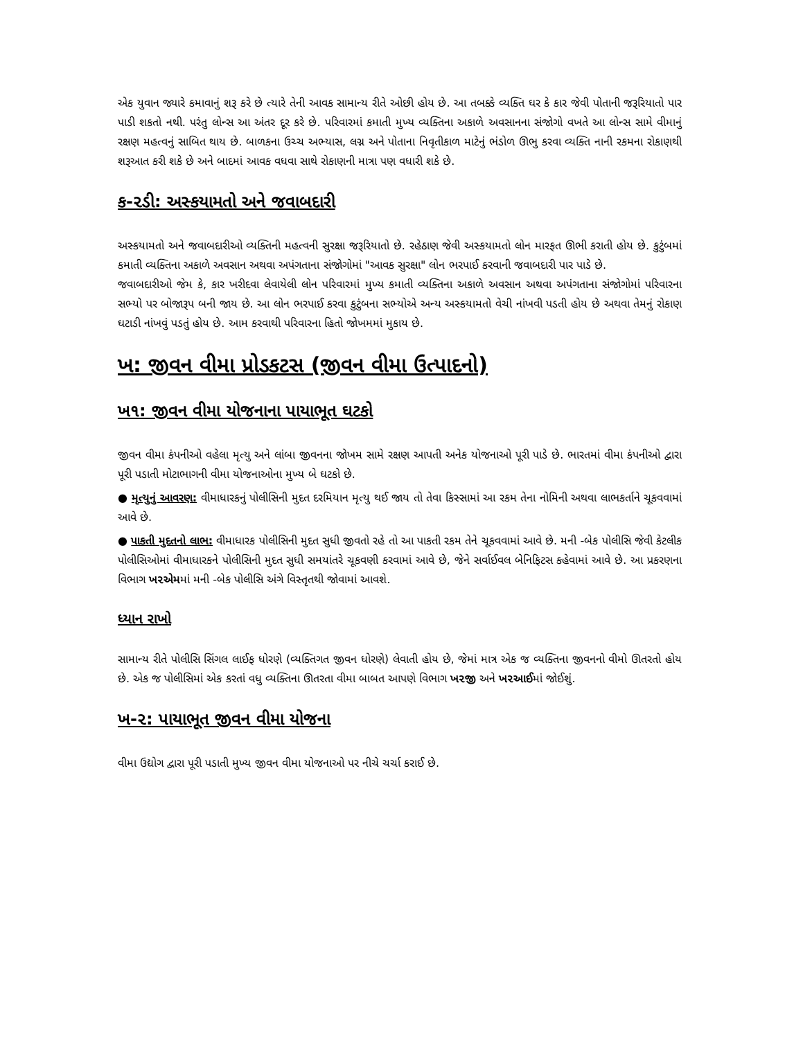એક યુવાન જ્યારે કમાવાનું શરૂ કરે છે ત્યારે તેની આવક સામાન્ય રીતે ઓછી હોય છે. આ તબક્કે વ્યક્તિ ઘર કે કાર જેવી પોતાની જરૂરિયાતો પાર પાડી શકતો નથી. પરંતુ લોન્સ આ અંતર દૂર કરે છે. પરિવારમાં કમાતી મુખ્ય વ્યક્તિના અકાળે અવસાનના સંજોગો વખતે આ લોન્સ સામે વીમાનું રક્ષણ મહત્વનું સાબિત થાય છે. બાળકના ઉચ્ચ અભ્યાસ, લગ્ન અને પોતાના નિવૃતીકાળ માટેનું ભંડોળ ઊભુ કરવા વ્યક્તિ નાની રકમના રોકાણથી શરૂઆત કરી શકે છે અને બાદમાં આવક વધવા સાથે રોકાણની માત્રા પણ વધારી શકે છે.
ક-૨ડી: અસ્કયામતો અને જવાબદારી
અસ્કયામતો અને જવાબદારીઓ વ્યક્તિની મહત્વની સુરક્ષા જરૂરિયાતો છે. રહેઠાણ જેવી અસ્કયામતો લોન મારફત ઊભી કરાતી હોય છે. કુટુંબમાં કમાતી વ્યક્તિના અકાળે અવસાન અથવા અપંગતાના સંજોગોમાં "આવક સુરક્ષા" લોન ભરપાઈ કરવાની જવાબદારી પાર પાડે છે.
જવાબદારીઓ જેમ કે, કાર ખરીદવા લેવાયેલી લોન પરિવારમાં મુખ્ય કમાતી વ્યક્તિના અકાળે અવસાન અથવા અપંગતાના સંજોગોમાં પરિવારના સભ્યો પર બોજારૂપ બની જાય છે. આ લોન ભરપાઈ કરવા કુટુંબના સભ્યોએ અન્ય અસ્કયામતો વેચી નાંખવી પડતી હોય છે અથવા તેમનું રોકાણ ઘટાડી નાંખવું પડતું હોય છે. આમ કરવાથી પરિવારના હિતો જોખમમાં મુકાય છે.
ખ: જીવન વીમા પ્રોડકટસ (જીવન વીમા ઉત્પાદનો)
ખ૧: જીવન વીમા યોજનાના પાયાભૂત ઘટકો
જીવન વીમા કંપનીઓ વહેલા મૃત્યુ અને લાંબા જીવનના જોખમ સામે રક્ષણ આપતી અનેક યોજનાઓ પૂરી પાડે છે. ભારતમાં વીમા કંપનીઓ દ્વારા પૂરી પડાતી મોટાભાગની વીમા યોજનાઓના મુખ્ય બે ઘટકો છે.
● મૃત્યુનું આવરણ: વીમાધારકનું પોલીસિની મુદત દરમિયાન મૃત્યુ થઈ જાય તો તેવા કિસ્સામાં આ રકમ તેના નોમિની અથવા લાભકર્તાને ચૂકવવામાં આવે છે.
● પાકતી મુદતનો લાભ: વીમાધારક પોલીસિની મુદત સુધી જીવતો રહે તો આ પાકતી રકમ તેને ચૂકવવામાં આવે છે. મની -બેક પોલીસિ જેવી કેટલીક પોલીસિઓમાં વીમાધારકને પોલીસિની મુદત સુધી સમયાંતરે ચૂકવણી કરવામાં આવે છે, જેને સર્વાઈવલ બેનિફિટસ કહેવામાં આવે છે. આ પ્રકરણના વિભાગ ખ૨એમમાં મની -બેક પોલીસિ અંગે વિસ્તૃતથી જોવામાં આવશે.
ધ્યાન રાખો
સામાન્ય રીતે પોલીસિ સિંગલ લાઈફ ધોરણે (વ્યક્તિગત જીવન ધોરણે) લેવાતી હોય છે, જેમાં માત્ર એક જ વ્યક્તિના જીવનનો વીમો ઊતરતો હોય છે. એક જ પોલીસિમાં એક કરતાં વધુ વ્યક્તિના ઊતરતા વીમા બાબત આપણે વિભાગ ખ૨જી અને ખ૨આઈમાં જોઈશું.
ખ-૨: પાયાભૂત જીવન વીમા યોજના
વીમા ઉદ્યોગ દ્વારા પૂરી પડાતી મુખ્ય જીવન વીમા યોજનાઓ પર નીચે ચર્ચા કરાઈ છે.